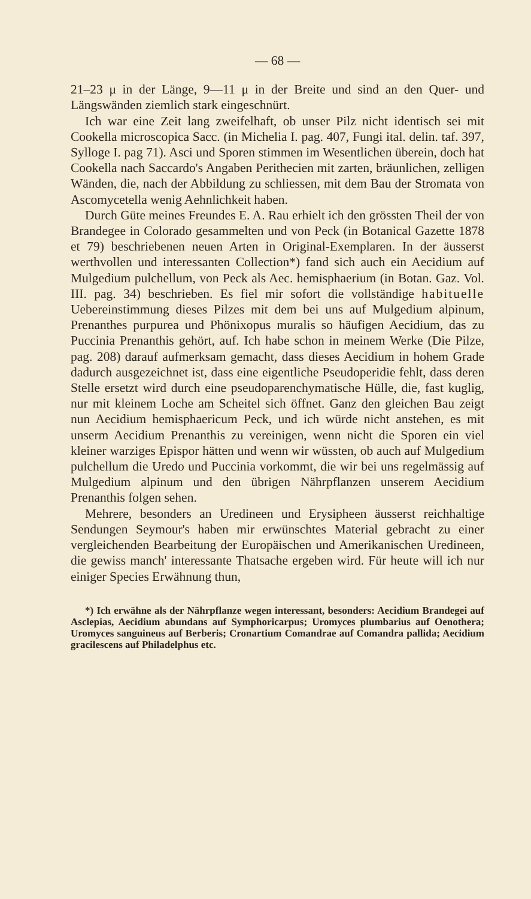— 68 —
21–23 μ in der Länge, 9—11 μ in der Breite und sind an den Quer- und Längswänden ziemlich stark eingeschnürt.
Ich war eine Zeit lang zweifelhaft, ob unser Pilz nicht identisch sei mit Cookella microscopica Sacc. (in Michelia I. pag. 407, Fungi ital. delin. taf. 397, Sylloge I. pag 71). Asci und Sporen stimmen im Wesentlichen überein, doch hat Cookella nach Saccardo's Angaben Perithecien mit zarten, bräunlichen, zelligen Wänden, die, nach der Abbildung zu schliessen, mit dem Bau der Stromata von Ascomycetella wenig Aehnlichkeit haben.
Durch Güte meines Freundes E. A. Rau erhielt ich den grössten Theil der von Brandegee in Colorado gesammelten und von Peck (in Botanical Gazette 1878 et 79) beschriebenen neuen Arten in Original-Exemplaren. In der äusserst werthvollen und interessanten Collection*) fand sich auch ein Aecidium auf Mulgedium pulchellum, von Peck als Aec. hemisphaerium (in Botan. Gaz. Vol. III. pag. 34) beschrieben. Es fiel mir sofort die vollständige habituelle Uebereinstimmung dieses Pilzes mit dem bei uns auf Mulgedium alpinum, Prenanthes purpurea und Phönixopus muralis so häufigen Aecidium, das zu Puccinia Prenanthis gehört, auf. Ich habe schon in meinem Werke (Die Pilze, pag. 208) darauf aufmerksam gemacht, dass dieses Aecidium in hohem Grade dadurch ausgezeichnet ist, dass eine eigentliche Pseudoperidie fehlt, dass deren Stelle ersetzt wird durch eine pseudoparenchymatische Hülle, die, fast kuglig, nur mit kleinem Loche am Scheitel sich öffnet. Ganz den gleichen Bau zeigt nun Aecidium hemisphaericum Peck, und ich würde nicht anstehen, es mit unserm Aecidium Prenanthis zu vereinigen, wenn nicht die Sporen ein viel kleiner warziges Epispor hätten und wenn wir wüssten, ob auch auf Mulgedium pulchellum die Uredo und Puccinia vorkommt, die wir bei uns regelmässig auf Mulgedium alpinum und den übrigen Nährpflanzen unserem Aecidium Prenanthis folgen sehen.
Mehrere, besonders an Uredineen und Erysipheen äusserst reichhaltige Sendungen Seymour's haben mir erwünschtes Material gebracht zu einer vergleichenden Bearbeitung der Europäischen und Amerikanischen Uredineen, die gewiss manch' interessante Thatsache ergeben wird. Für heute will ich nur einiger Species Erwähnung thun,
*) Ich erwähne als der Nährpflanze wegen interessant, besonders: Aecidium Brandegei auf Asclepias, Aecidium abundans auf Symphoricarpus; Uromyces plumbarius auf Oenothera; Uromyces sanguineus auf Berberis; Cronartium Comandrae auf Comandra pallida; Aecidium gracilescens auf Philadelphus etc.